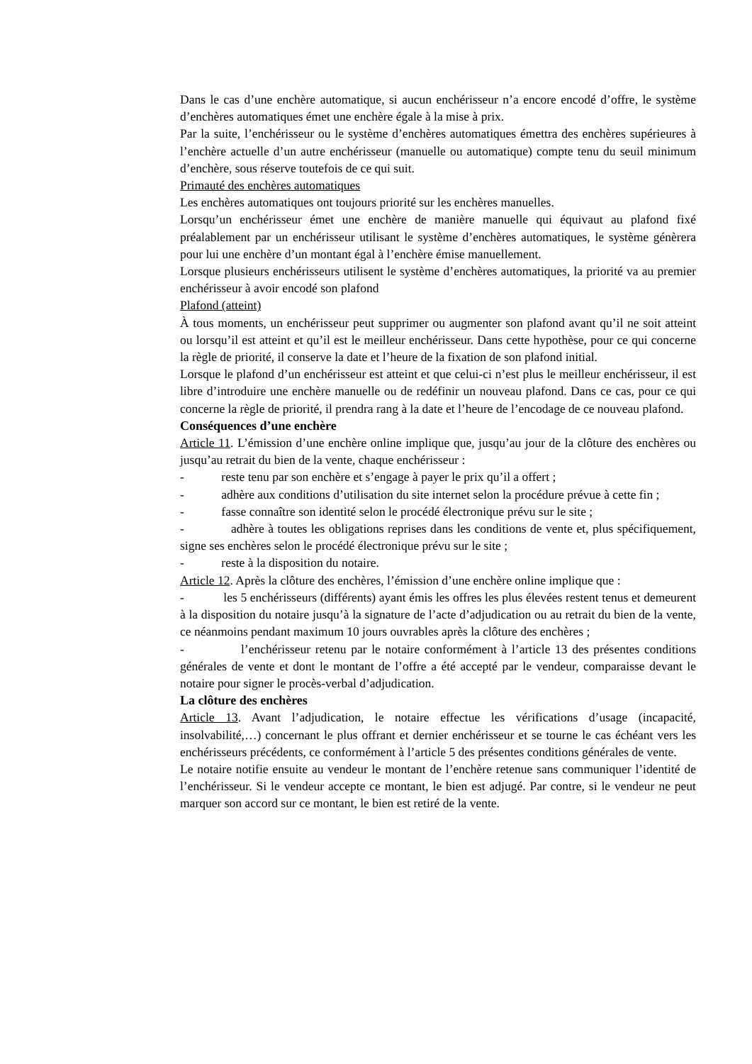Dans le cas d’une enchère automatique, si aucun enchérisseur n’a encore encodé d’offre, le système d’enchères automatiques émet une enchère égale à la mise à prix.
Par la suite, l’enchérisseur ou le système d’enchères automatiques émettra des enchères supérieures à l’enchère actuelle d’un autre enchérisseur (manuelle ou automatique) compte tenu du seuil minimum d’enchère, sous réserve toutefois de ce qui suit.
Primauté des enchères automatiques
Les enchères automatiques ont toujours priorité sur les enchères manuelles.
Lorsqu’un enchérisseur émet une enchère de manière manuelle qui équivaut au plafond fixé préalablement par un enchérisseur utilisant le système d’enchères automatiques, le système génèrera pour lui une enchère d’un montant égal à l’enchère émise manuellement.
Lorsque plusieurs enchérisseurs utilisent le système d’enchères automatiques, la priorité va au premier enchérisseur à avoir encodé son plafond
Plafond (atteint)
À tous moments, un enchérisseur peut supprimer ou augmenter son plafond avant qu’il ne soit atteint ou lorsqu’il est atteint et qu’il est le meilleur enchérisseur. Dans cette hypothèse, pour ce qui concerne la règle de priorité, il conserve la date et l’heure de la fixation de son plafond initial.
Lorsque le plafond d’un enchérisseur est atteint et que celui-ci n’est plus le meilleur enchérisseur, il est libre d’introduire une enchère manuelle ou de redéfinir un nouveau plafond. Dans ce cas, pour ce qui concerne la règle de priorité, il prendra rang à la date et l’heure de l’encodage de ce nouveau plafond.
Conséquences d’une enchère
Article 11. L’émission d’une enchère online implique que, jusqu’au jour de la clôture des enchères ou jusqu’au retrait du bien de la vente, chaque enchérisseur :
- reste tenu par son enchère et s’engage à payer le prix qu’il a offert ;
- adhère aux conditions d’utilisation du site internet selon la procédure prévue à cette fin ;
- fasse connaître son identité selon le procédé électronique prévu sur le site ;
- adhère à toutes les obligations reprises dans les conditions de vente et, plus spécifiquement, signe ses enchères selon le procédé électronique prévu sur le site ;
- reste à la disposition du notaire.
Article 12. Après la clôture des enchères, l’émission d’une enchère online implique que :
- les 5 enchérisseurs (différents) ayant émis les offres les plus élevées restent tenus et demeurent à la disposition du notaire jusqu’à la signature de l’acte d’adjudication ou au retrait du bien de la vente, ce néanmoins pendant maximum 10 jours ouvrables après la clôture des enchères ;
- l’enchérisseur retenu par le notaire conformément à l’article 13 des présentes conditions générales de vente et dont le montant de l’offre a été accepté par le vendeur, comparaisse devant le notaire pour signer le procès-verbal d’adjudication.
La clôture des enchères
Article 13. Avant l’adjudication, le notaire effectue les vérifications d’usage (incapacité, insolvabilité,…) concernant le plus offrant et dernier enchérisseur et se tourne le cas échéant vers les enchérisseurs précédents, ce conformément à l’article 5 des présentes conditions générales de vente.
Le notaire notifie ensuite au vendeur le montant de l’enchère retenue sans communiquer l’identité de l’enchérisseur. Si le vendeur accepte ce montant, le bien est adjugé. Par contre, si le vendeur ne peut marquer son accord sur ce montant, le bien est retiré de la vente.